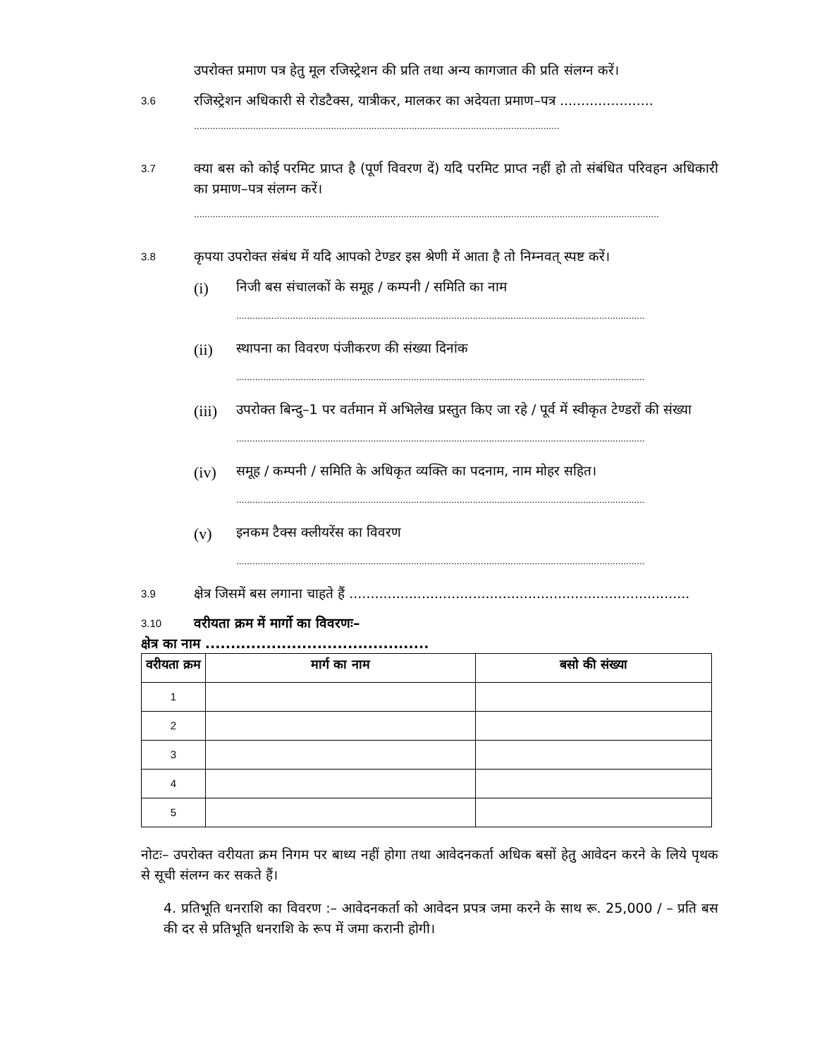उपरोक्त प्रमाण पत्र हेतु मूल रजिस्ट्रेशन की प्रति तथा अन्य कागजात की प्रति संलग्न करें।
3.6
रजिस्ट्रेशन अधिकारी से रोडटैक्स, यात्रीकर, मालकर का अदेयता प्रमाण–पत्र ......................
........................................................................................................................................
3.7
क्या बस को कोई परमिट प्राप्त है (पूर्ण विवरण दें) यदि परमिट प्राप्त नहीं हो तो संबंधित परिवहन अधिकारी का प्रमाण–पत्र संलग्न करें।
.............................................................................................................................................................................
3.8
कृपया उपरोक्त संबंध में यदि आपको टेण्डर इस श्रेणी में आता है तो निम्नवत् स्पष्ट करें।
(i)
निजी बस संचालकों के समूह / कम्पनी / समिति का नाम
........................................................................................................................................................
(ii)
स्थापना का विवरण पंजीकरण की संख्या दिनांक
........................................................................................................................................................
(iii)
उपरोक्त बिन्दु–1 पर वर्तमान में अभिलेख प्रस्तुत किए जा रहे / पूर्व में स्वीकृत टेण्डरों की संख्या
........................................................................................................................................................
(iv)
समूह / कम्पनी / समिति के अधिकृत व्यक्ति का पदनाम, नाम मोहर सहित।
........................................................................................................................................................
(v)
इनकम टैक्स क्लीयरेंस का विवरण
........................................................................................................................................................
3.9
क्षेत्र जिसमें बस लगाना चाहते हैं ................................................................................
3.10
वरीयता क्रम में मार्गो का विवरणः–
क्षेत्र का नाम ............................................
| वरीयता क्रम | मार्ग का नाम | बसो की संख्या |
| --- | --- | --- |
| 1 | | |
| 2 | | |
| 3 | | |
| 4 | | |
| 5 | | |
नोटः– उपरोक्त वरीयता क्रम निगम पर बाध्य नहीं होगा तथा आवेदनकर्ता अधिक बसों हेतु आवेदन करने के लिये पृथक से सूची संलग्न कर सकते हैं।
4. प्रतिभूति धनराशि का विवरण :– आवेदनकर्ता को आवेदन प्रपत्र जमा करने के साथ रू. 25,000 / – प्रति बस की दर से प्रतिभूति धनराशि के रूप में जमा करानी होगी।